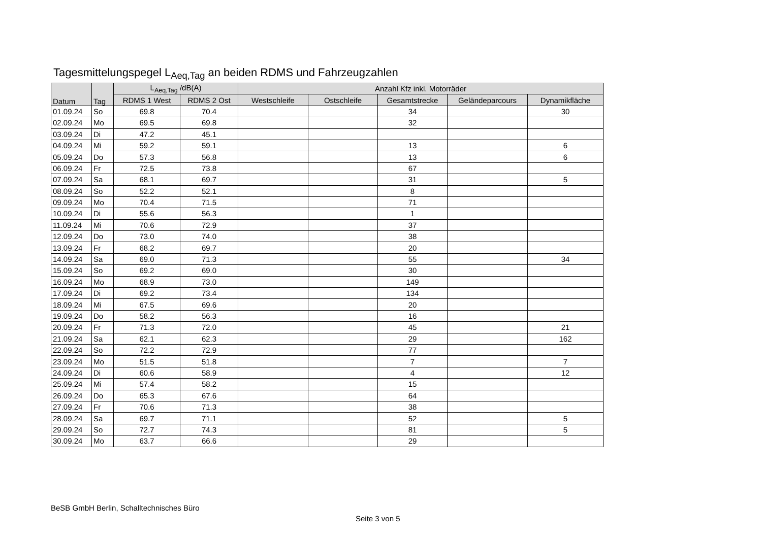Tagesmittelungspegel L<sub>Aeq,Tag</sub> an beiden RDMS und Fahrzeugzahlen
| Datum | Tag | L<sub>Aeq,Tag</sub> /dB(A) | | Anzahl Kfz inkl. Motorräder | | | | |
| --- | --- | --- | --- | --- | --- | --- | --- | --- |
| | | RDMS 1 West | RDMS 2 Ost | Westschleife | Ostschleife | Gesamtstrecke | Geländeparcours | Dynamikfläche |
| 01.09.24 | So | 69.8 | 70.4 | | | 34 | | 30 |
| 02.09.24 | Mo | 69.5 | 69.8 | | | 32 | | |
| 03.09.24 | Di | 47.2 | 45.1 | | | | | |
| 04.09.24 | Mi | 59.2 | 59.1 | | | 13 | | 6 |
| 05.09.24 | Do | 57.3 | 56.8 | | | 13 | | 6 |
| 06.09.24 | Fr | 72.5 | 73.8 | | | 67 | | |
| 07.09.24 | Sa | 68.1 | 69.7 | | | 31 | | 5 |
| 08.09.24 | So | 52.2 | 52.1 | | | 8 | | |
| 09.09.24 | Mo | 70.4 | 71.5 | | | 71 | | |
| 10.09.24 | Di | 55.6 | 56.3 | | | 1 | | |
| 11.09.24 | Mi | 70.6 | 72.9 | | | 37 | | |
| 12.09.24 | Do | 73.0 | 74.0 | | | 38 | | |
| 13.09.24 | Fr | 68.2 | 69.7 | | | 20 | | |
| 14.09.24 | Sa | 69.0 | 71.3 | | | 55 | | 34 |
| 15.09.24 | So | 69.2 | 69.0 | | | 30 | | |
| 16.09.24 | Mo | 68.9 | 73.0 | | | 149 | | |
| 17.09.24 | Di | 69.2 | 73.4 | | | 134 | | |
| 18.09.24 | Mi | 67.5 | 69.6 | | | 20 | | |
| 19.09.24 | Do | 58.2 | 56.3 | | | 16 | | |
| 20.09.24 | Fr | 71.3 | 72.0 | | | 45 | | 21 |
| 21.09.24 | Sa | 62.1 | 62.3 | | | 29 | | 162 |
| 22.09.24 | So | 72.2 | 72.9 | | | 77 | | |
| 23.09.24 | Mo | 51.5 | 51.8 | | | 7 | | 7 |
| 24.09.24 | Di | 60.6 | 58.9 | | | 4 | | 12 |
| 25.09.24 | Mi | 57.4 | 58.2 | | | 15 | | |
| 26.09.24 | Do | 65.3 | 67.6 | | | 64 | | |
| 27.09.24 | Fr | 70.6 | 71.3 | | | 38 | | |
| 28.09.24 | Sa | 69.7 | 71.1 | | | 52 | | 5 |
| 29.09.24 | So | 72.7 | 74.3 | | | 81 | | 5 |
| 30.09.24 | Mo | 63.7 | 66.6 | | | 29 | | |
BeSB GmbH Berlin, Schalltechnisches Büro
Seite 3 von 5